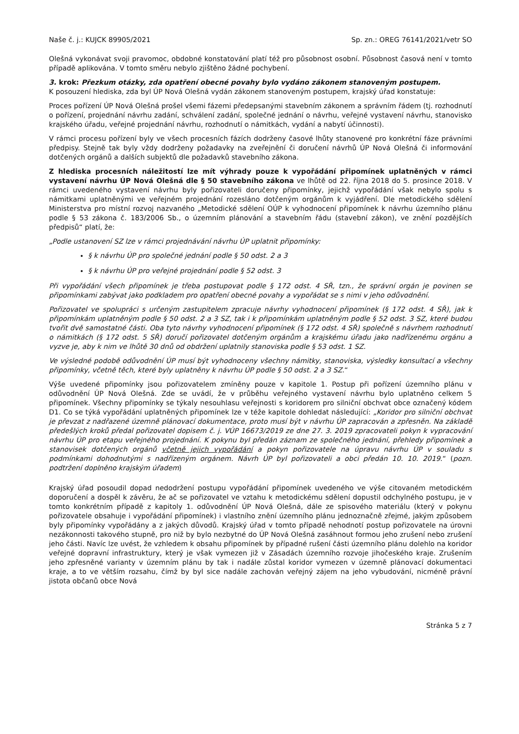Naše č. j.: KUJCK 89905/2021 Sp. zn.: OREG 76141/2021/vetr SO
Olešná vykonávat svoji pravomoc, obdobné konstatování platí též pro působnost osobní. Působnost časová není v tomto případě aplikována. V tomto směru nebylo zjištěno žádné pochybení.
3. krok: Přezkum otázky, zda opatření obecné povahy bylo vydáno zákonem stanoveným postupem.
K posouzení hlediska, zda byl ÚP Nová Olešná vydán zákonem stanoveným postupem, krajský úřad konstatuje:
Proces pořízení ÚP Nová Olešná prošel všemi fázemi předepsanými stavebním zákonem a správním řádem (tj. rozhodnutí o pořízení, projednání návrhu zadání, schválení zadání, společné jednání o návrhu, veřejné vystavení návrhu, stanovisko krajského úřadu, veřejné projednání návrhu, rozhodnutí o námitkách, vydání a nabytí účinnosti).
V rámci procesu pořízení byly ve všech procesních fázích dodrženy časové lhůty stanovené pro konkrétní fáze právními předpisy. Stejně tak byly vždy dodrženy požadavky na zveřejnění či doručení návrhů ÚP Nová Olešná či informování dotčených orgánů a dalších subjektů dle požadavků stavebního zákona.
Z hlediska procesních náležitostí lze mít výhrady pouze k vypořádání připomínek uplatněných v rámci vystavení návrhu ÚP Nová Olešná dle § 50 stavebního zákona ve lhůtě od 22. října 2018 do 5. prosince 2018. V rámci uvedeného vystavení návrhu byly pořizovateli doručeny připomínky, jejichž vypořádání však nebylo spolu s námitkami uplatněnými ve veřejném projednání rozesláno dotčeným orgánům k vyjádření. Dle metodického sdělení Ministerstva pro místní rozvoj nazvaného „Metodické sdělení OÚP k vyhodnocení připomínek k návrhu územního plánu podle § 53 zákona č. 183/2006 Sb., o územním plánování a stavebním řádu (stavební zákon), ve znění pozdějších předpisů“ platí, že:
„Podle ustanovení SZ lze v rámci projednávání návrhu ÚP uplatnit připomínky:
§ k návrhu ÚP pro společné jednání podle § 50 odst. 2 a 3
§ k návrhu ÚP pro veřejné projednání podle § 52 odst. 3
Při vypořádání všech připomínek je třeba postupovat podle § 172 odst. 4 SŘ, tzn., že správní orgán je povinen se připomínkami zabývat jako podkladem pro opatření obecné povahy a vypořádat se s nimi v jeho odůvodnění.
Pořizovatel ve spolupráci s určeným zastupitelem zpracuje návrhy vyhodnocení připomínek (§ 172 odst. 4 SŘ), jak k připomínkám uplatněným podle § 50 odst. 2 a 3 SZ, tak i k připomínkám uplatněným podle § 52 odst. 3 SZ, které budou tvořit dvě samostatné části. Oba tyto návrhy vyhodnocení připomínek (§ 172 odst. 4 SŘ) společně s návrhem rozhodnutí o námitkách (§ 172 odst. 5 SŘ) doručí pořizovatel dotčeným orgánům a krajskému úřadu jako nadřízenému orgánu a vyzve je, aby k nim ve lhůtě 30 dnů od obdržení uplatnily stanoviska podle § 53 odst. 1 SZ.
Ve výsledné podobě odůvodnění ÚP musí být vyhodnoceny všechny námitky, stanoviska, výsledky konsultací a všechny připomínky, včetně těch, které byly uplatněny k návrhu ÚP podle § 50 odst. 2 a 3 SZ.“
Výše uvedené připomínky jsou pořizovatelem zmíněny pouze v kapitole 1. Postup při pořízení územního plánu v odůvodnění ÚP Nová Olešná. Zde se uvádí, že v průběhu veřejného vystavení návrhu bylo uplatněno celkem 5 připomínek. Všechny připomínky se týkaly nesouhlasu veřejnosti s koridorem pro silniční obchvat obce označený kódem D1. Co se týká vypořádání uplatněných připomínek lze v téže kapitole dohledat následující: „Koridor pro silniční obchvat je převzat z nadřazené územně plánovací dokumentace, proto musí být v návrhu ÚP zapracován a zpřesněn. Na základě předešlých kroků předal pořizovatel dopisem č. j. VÚP 16673/2019 ze dne 27. 3. 2019 zpracovateli pokyn k vypracování návrhu ÚP pro etapu veřejného projednání. K pokynu byl předán záznam ze společného jednání, přehledy připomínek a stanovisek dotčených orgánů včetně jejich vypořádání a pokyn pořizovatele na úpravu návrhu ÚP v souladu s podmínkami dohodnutými s nadřízeným orgánem. Návrh ÚP byl pořizovateli a obci předán 10. 10. 2019.“ (pozn. podtržení doplněno krajským úřadem)
Krajský úřad posoudil dopad nedodržení postupu vypořádání připomínek uvedeného ve výše citovaném metodickém doporučení a dospěl k závěru, že ač se pořizovatel ve vztahu k metodickému sdělení dopustil odchylného postupu, je v tomto konkrétním případě z kapitoly 1. odůvodnění ÚP Nová Olešná, dále ze spisového materiálu (který v pokynu pořizovatele obsahuje i vypořádání připomínek) i vlastního znění územního plánu jednoznačně zřejmé, jakým způsobem byly připomínky vypořádány a z jakých důvodů. Krajský úřad v tomto případě nehodnotí postup pořizovatele na úrovni nezákonnosti takového stupně, pro niž by bylo nezbytné do ÚP Nová Olešná zasáhnout formou jeho zrušení nebo zrušení jeho části. Navíc lze uvést, že vzhledem k obsahu připomínek by případné rušení části územního plánu dolehlo na koridor veřejné dopravní infrastruktury, který je však vymezen již v Zásadách územního rozvoje jihočeského kraje. Zrušením jeho zpřesněné varianty v územním plánu by tak i nadále zůstal koridor vymezen v územně plánovací dokumentaci kraje, a to ve větším rozsahu, čímž by byl sice nadále zachován veřejný zájem na jeho vybudování, nicméně právní jistota občanů obce Nová
Stránka 5 z 7